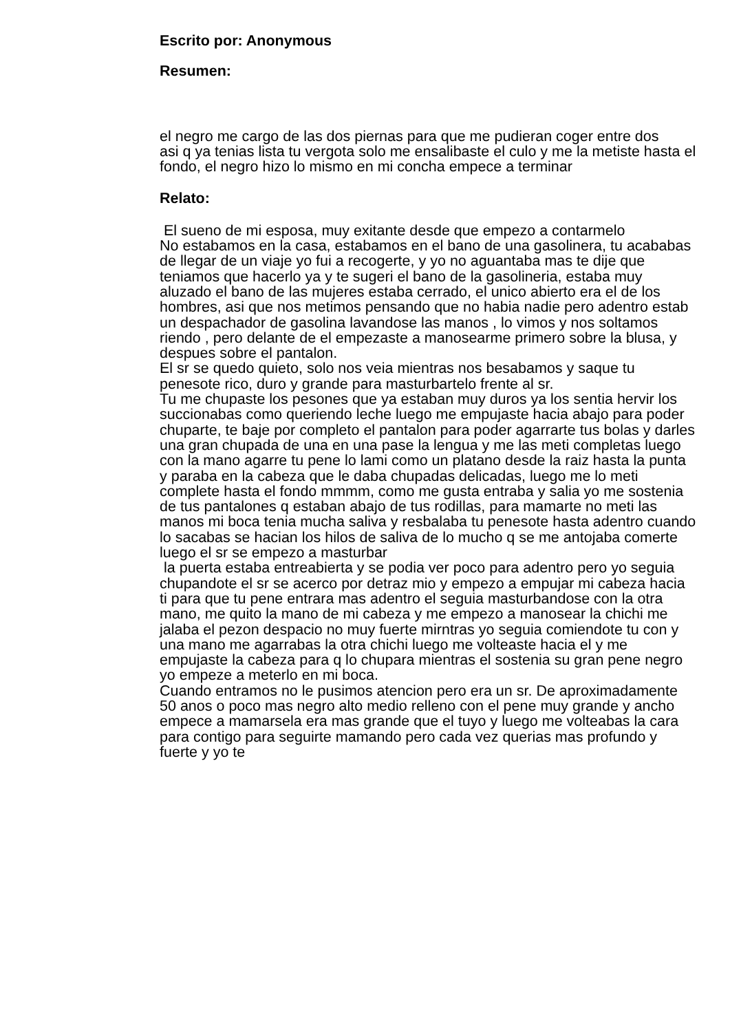Escrito por: Anonymous
Resumen:
el negro me cargo de las dos piernas para que me pudieran coger entre dos
asi q ya tenias lista tu vergota solo me ensalibaste el culo y me la metiste hasta el fondo, el negro hizo lo mismo en mi concha empece a terminar
Relato:
El sueno de mi esposa, muy exitante desde que empezo a contarmelo
No estabamos en la casa, estabamos en el bano de una gasolinera, tu acababas de llegar de un viaje yo fui a recogerte, y yo no aguantaba mas te dije que teniamos que hacerlo ya y te sugeri el bano de la gasolineria, estaba muy aluzado el bano de las mujeres estaba cerrado, el unico abierto era el de los hombres, asi que nos metimos pensando que no habia nadie pero adentro estab un despachador de gasolina lavandose las manos , lo vimos y nos soltamos riendo , pero delante de el empezaste a manosearme primero sobre la blusa, y despues sobre el pantalon.
El sr se quedo quieto, solo nos veia mientras nos besabamos y saque tu penesote rico, duro y grande para masturbartelo frente al sr.
Tu me chupaste los pesones que ya estaban muy duros ya los sentia hervir los succionabas como queriendo leche luego me empujaste hacia abajo para poder chuparte, te baje por completo el pantalon para poder agarrarte tus bolas y darles una gran chupada de una en una pase la lengua y me las meti completas luego con la mano agarre tu pene lo lami como un platano desde la raiz hasta la punta y paraba en la cabeza que le daba chupadas delicadas, luego me lo meti complete hasta el fondo mmmm, como me gusta entraba y salia yo me sostenia de tus pantalones q estaban abajo de tus rodillas, para mamarte no meti las manos mi boca tenia mucha saliva y resbalaba tu penesote hasta adentro cuando lo sacabas se hacian los hilos de saliva de lo mucho q se me antojaba comerte luego el sr se empezo a masturbar
la puerta estaba entreabierta y se podia ver poco para adentro pero yo seguia chupandote el sr se acerco por detraz mio y empezo a empujar mi cabeza hacia ti para que tu pene entrara mas adentro el seguia masturbandose con la otra mano, me quito la mano de mi cabeza y me empezo a manosear la chichi me jalaba el pezon despacio no muy fuerte mirntras yo seguia comiendote tu con y una mano me agarrabas la otra chichi luego me volteaste hacia el y me empujaste la cabeza para q lo chupara mientras el sostenia su gran pene negro yo empeze a meterlo en mi boca.
Cuando entramos no le pusimos atencion pero era un sr. De aproximadamente 50 anos o poco mas negro alto medio relleno con el pene muy grande y ancho empece a mamarsela era mas grande que el tuyo y luego me volteabas la cara para contigo para seguirte mamando pero cada vez querias mas profundo y fuerte y yo te